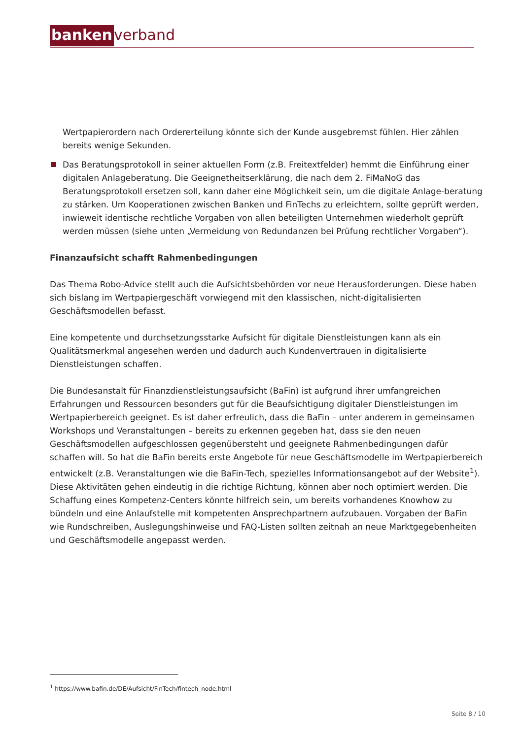banken verband
Wertpapierordern nach Ordererteilung könnte sich der Kunde ausgebremst fühlen. Hier zählen bereits wenige Sekunden.
Das Beratungsprotokoll in seiner aktuellen Form (z.B. Freitextfelder) hemmt die Einführung einer digitalen Anlageberatung. Die Geeignetheitserklärung, die nach dem 2. FiMaNoG das Beratungsprotokoll ersetzen soll, kann daher eine Möglichkeit sein, um die digitale Anlage-beratung zu stärken. Um Kooperationen zwischen Banken und FinTechs zu erleichtern, sollte geprüft werden, inwieweit identische rechtliche Vorgaben von allen beteiligten Unternehmen wiederholt geprüft werden müssen (siehe unten „Vermeidung von Redundanzen bei Prüfung rechtlicher Vorgaben“).
Finanzaufsicht schafft Rahmenbedingungen
Das Thema Robo-Advice stellt auch die Aufsichtsbehörden vor neue Herausforderungen. Diese haben sich bislang im Wertpapiergeschäft vorwiegend mit den klassischen, nicht-digitalisierten Geschäftsmodellen befasst.
Eine kompetente und durchsetzungsstarke Aufsicht für digitale Dienstleistungen kann als ein Qualitätsmerkmal angesehen werden und dadurch auch Kundenvertrauen in digitalisierte Dienstleistungen schaffen.
Die Bundesanstalt für Finanzdienstleistungsaufsicht (BaFin) ist aufgrund ihrer umfangreichen Erfahrungen und Ressourcen besonders gut für die Beaufsichtigung digitaler Dienstleistungen im Wertpapierbereich geeignet. Es ist daher erfreulich, dass die BaFin – unter anderem in gemeinsamen Workshops und Veranstaltungen – bereits zu erkennen gegeben hat, dass sie den neuen Geschäftsmodellen aufgeschlossen gegenübersteht und geeignete Rahmenbedingungen dafür schaffen will. So hat die BaFin bereits erste Angebote für neue Geschäftsmodelle im Wertpapierbereich entwickelt (z.B. Veranstaltungen wie die BaFin-Tech, spezielles Informationsangebot auf der Website<sup>1</sup>). Diese Aktivitäten gehen eindeutig in die richtige Richtung, können aber noch optimiert werden. Die Schaffung eines Kompetenz-Centers könnte hilfreich sein, um bereits vorhandenes Knowhow zu bündeln und eine Anlaufstelle mit kompetenten Ansprechpartnern aufzubauen. Vorgaben der BaFin wie Rundschreiben, Auslegungshinweise und FAQ-Listen sollten zeitnah an neue Marktgegebenheiten und Geschäftsmodelle angepasst werden.
<sup>1</sup> https://www.bafin.de/DE/Aufsicht/FinTech/fintech_node.html
Seite 8 / 10